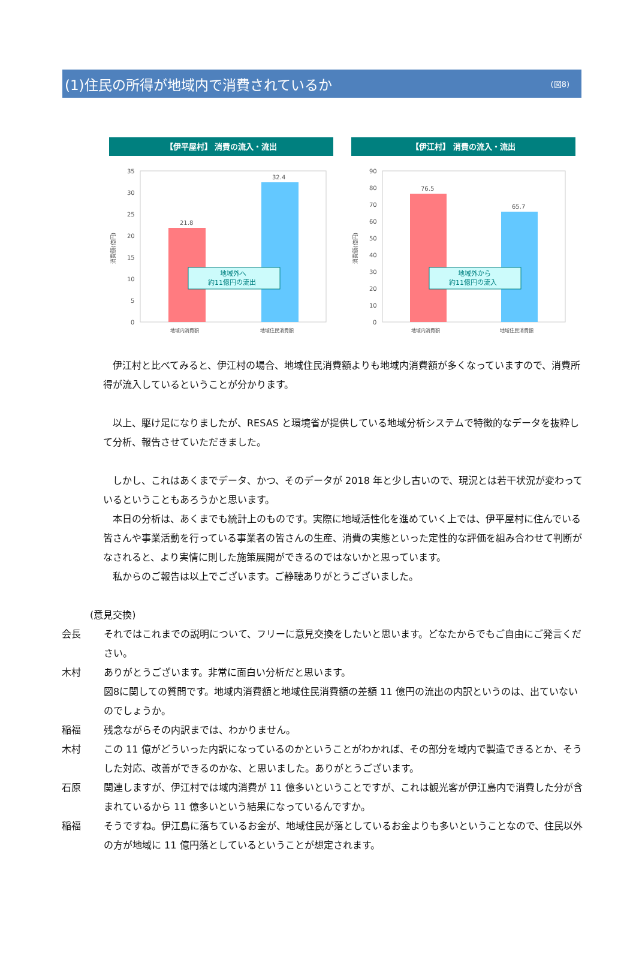(1)住民の所得が地域内で消費されているか
(図8)
【伊平屋村】 消費の流入・流出
消費額(億円)
35
30
25
20
15
10
5
0
21.8
32.4
地域外へ
約11億円の流出
地域内消費額
地域住民消費額
【伊江村】 消費の流入・流出
消費額(億円)
90
80
70
60
50
40
30
20
10
0
76.5
65.7
地域外から
約11億円の流入
地域内消費額
地域住民消費額
　伊江村と比べてみると、伊江村の場合、地域住民消費額よりも地域内消費額が多くなっていますので、消費所得が流入しているということが分かります。
　以上、駆け足になりましたが、RESAS と環境省が提供している地域分析システムで特徴的なデータを抜粋して分析、報告させていただきました。
　しかし、これはあくまでデータ、かつ、そのデータが 2018 年と少し古いので、現況とは若干状況が変わっているということもあろうかと思います。
　本日の分析は、あくまでも統計上のものです。実際に地域活性化を進めていく上では、伊平屋村に住んでいる皆さんや事業活動を行っている事業者の皆さんの生産、消費の実態といった定性的な評価を組み合わせて判断がなされると、より実情に則した施策展開ができるのではないかと思っています。
　私からのご報告は以上でございます。ご静聴ありがとうございました。
(意見交換)
会長 それではこれまでの説明について、フリーに意見交換をしたいと思います。どなたからでもご自由にご発言ください。
木村 ありがとうございます。非常に面白い分析だと思います。
図8に関しての質問です。地域内消費額と地域住民消費額の差額 11 億円の流出の内訳というのは、出ていないのでしょうか。
稲福 残念ながらその内訳までは、わかりません。
木村 この 11 億がどういった内訳になっているのかということがわかれば、その部分を域内で製造できるとか、そうした対応、改善ができるのかな、と思いました。ありがとうございます。
石原 関連しますが、伊江村では域内消費が 11 億多いということですが、これは観光客が伊江島内で消費した分が含まれているから 11 億多いという結果になっているんですか。
稲福 そうですね。伊江島に落ちているお金が、地域住民が落としているお金よりも多いということなので、住民以外の方が地域に 11 億円落としているということが想定されます。